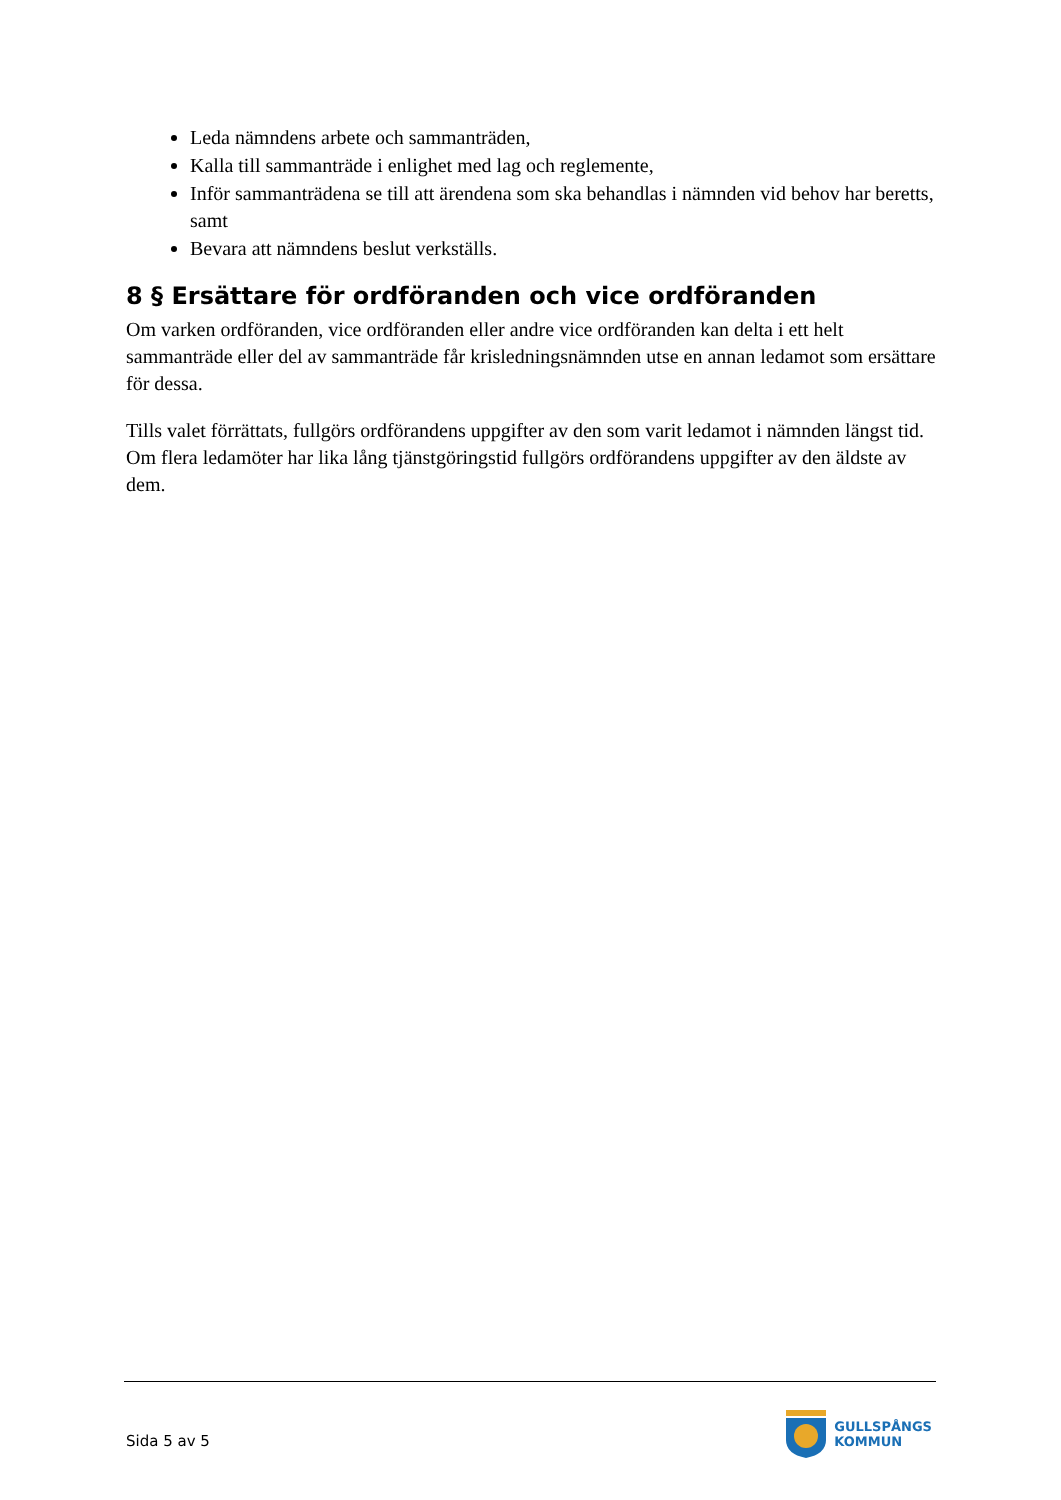Leda nämndens arbete och sammanträden,
Kalla till sammanträde i enlighet med lag och reglemente,
Inför sammanträdena se till att ärendena som ska behandlas i nämnden vid behov har beretts, samt
Bevara att nämndens beslut verkställs.
8 § Ersättare för ordföranden och vice ordföranden
Om varken ordföranden, vice ordföranden eller andre vice ordföranden kan delta i ett helt sammanträde eller del av sammanträde får krisledningsnämnden utse en annan ledamot som ersättare för dessa.
Tills valet förrättats, fullgörs ordförandens uppgifter av den som varit ledamot i nämnden längst tid. Om flera ledamöter har lika lång tjänstgöringstid fullgörs ordförandens uppgifter av den äldste av dem.
Sida 5 av 5
GULLSPÅNGS
KOMMUN